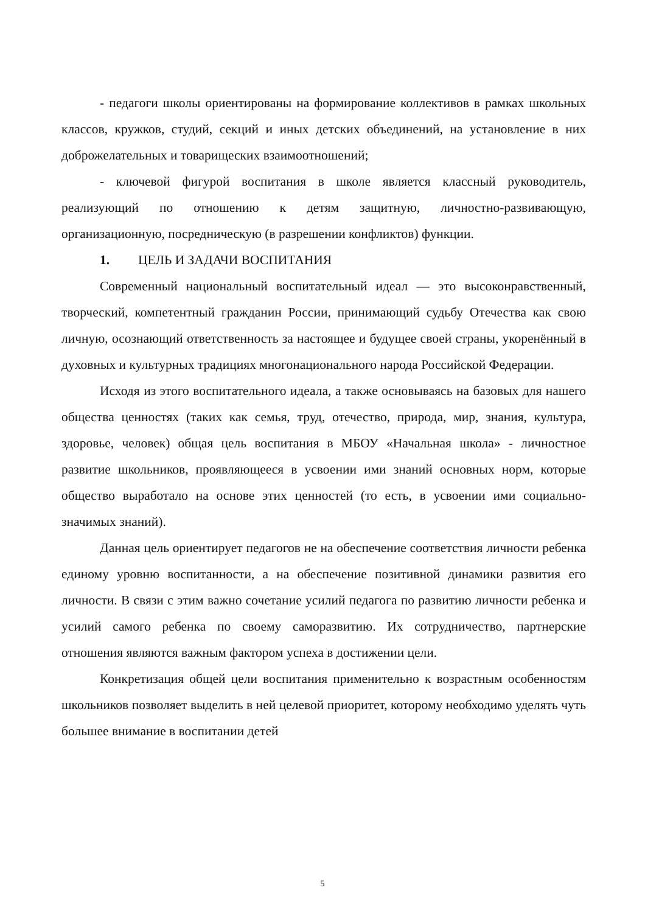- педагоги школы ориентированы на формирование коллективов в рамках школьных классов, кружков, студий, секций и иных детских объединений, на установление в них доброжелательных и товарищеских взаимоотношений;
- ключевой фигурой воспитания в школе является классный руководитель, реализующий по отношению к детям защитную, личностно-развивающую, организационную, посредническую (в разрешении конфликтов) функции.
1. ЦЕЛЬ И ЗАДАЧИ ВОСПИТАНИЯ
Современный национальный воспитательный идеал — это высоконравственный, творческий, компетентный гражданин России, принимающий судьбу Отечества как свою личную, осознающий ответственность за настоящее и будущее своей страны, укоренённый в духовных и культурных традициях многонационального народа Российской Федерации.
Исходя из этого воспитательного идеала, а также основываясь на базовых для нашего общества ценностях (таких как семья, труд, отечество, природа, мир, знания, культура, здоровье, человек) общая цель воспитания в МБОУ «Начальная школа» - личностное развитие школьников, проявляющееся в усвоении ими знаний основных норм, которые общество выработало на основе этих ценностей (то есть, в усвоении ими социально- значимых знаний).
Данная цель ориентирует педагогов не на обеспечение соответствия личности ребенка единому уровню воспитанности, а на обеспечение позитивной динамики развития его личности. В связи с этим важно сочетание усилий педагога по развитию личности ребенка и усилий самого ребенка по своему саморазвитию. Их сотрудничество, партнерские отношения являются важным фактором успеха в достижении цели.
Конкретизация общей цели воспитания применительно к возрастным особенностям школьников позволяет выделить в ней целевой приоритет, которому необходимо уделять чуть большее внимание в воспитании детей
5